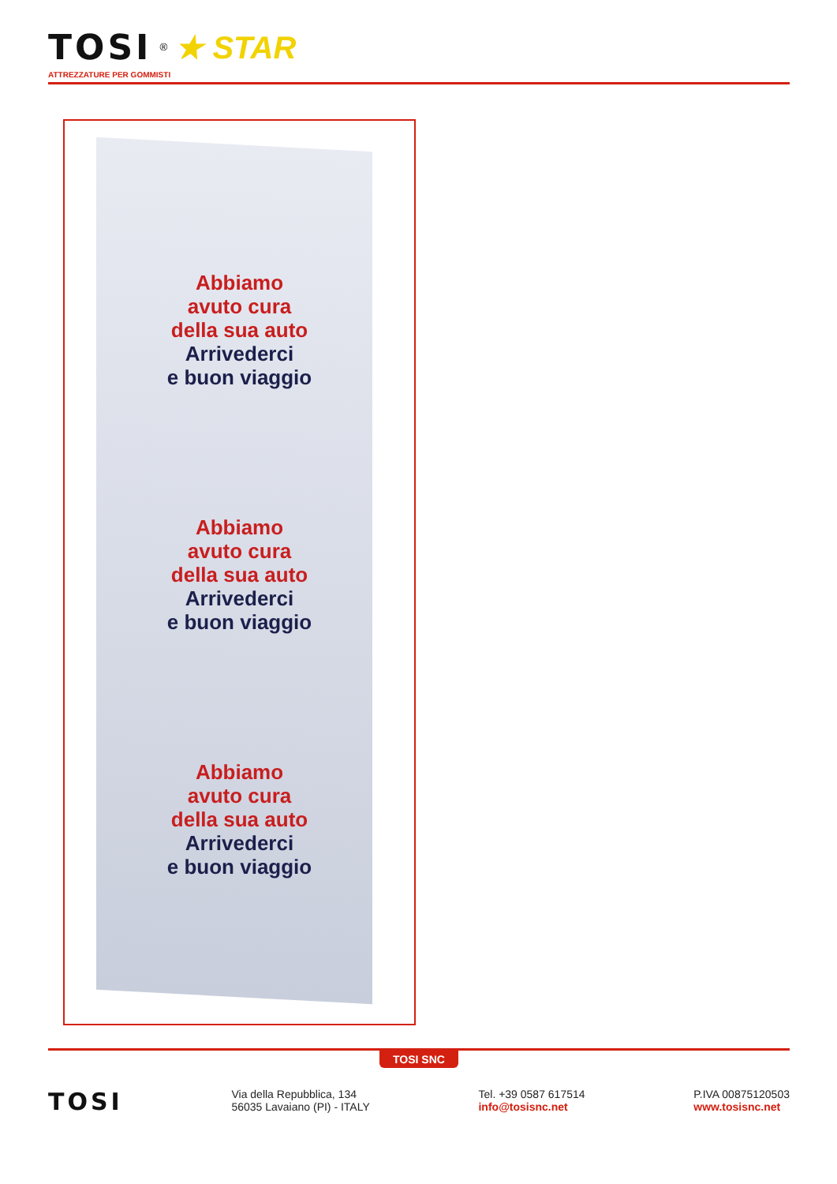TOSI<sup>®</sup> ★ STAR
ATTREZZATURE PER GOMMISTI
Abbiamo
avuto cura
della sua auto
Arrivederci
e buon viaggio
Abbiamo
avuto cura
della sua auto
Arrivederci
e buon viaggio
Abbiamo
avuto cura
della sua auto
Arrivederci
e buon viaggio
TOSI SNC
TOSI
Via della Repubblica, 134
56035 Lavaiano (PI) - ITALY
Tel. +39 0587 617514
info@tosisnc.net
P.IVA 00875120503
www.tosisnc.net